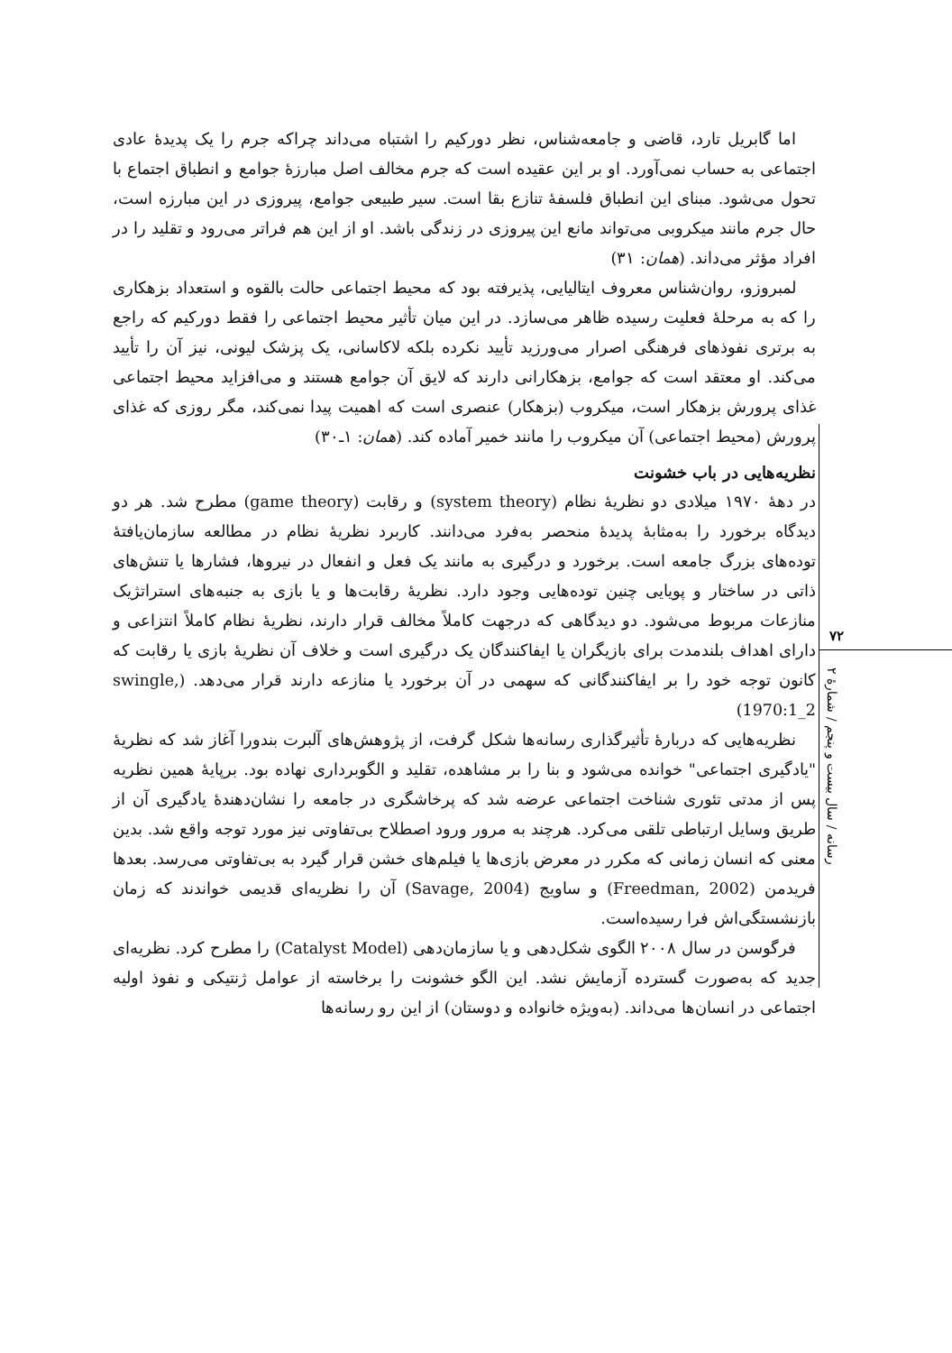اما گابریل تارد، قاضی و جامعه‌شناس، نظر دورکیم را اشتباه می‌داند چراکه جرم را یک پدیدهٔ عادی اجتماعی به حساب نمی‌آورد. او بر این عقیده است که جرم مخالف اصل مبارزهٔ جوامع و انطباق اجتماع با تحول می‌شود. مبنای این انطباق فلسفهٔ تنازع بقا است. سیر طبیعی جوامع، پیروزی در این مبارزه است، حال جرم مانند میکروبی می‌تواند مانع این پیروزی در زندگی باشد. او از این هم فراتر می‌رود و تقلید را در افراد مؤثر می‌داند. (همان: ۳۱)
لمبروزو، روان‌شناس معروف ایتالیایی، پذیرفته بود که محیط اجتماعی حالت بالقوه و استعداد بزهکاری را که به مرحلهٔ فعلیت رسیده ظاهر می‌سازد. در این میان تأثیر محیط اجتماعی را فقط دورکیم که راجع به برتری نفوذهای فرهنگی اصرار می‌ورزید تأیید نکرده بلکه لاکاسانی، یک پزشک لیونی، نیز آن را تأیید می‌کند. او معتقد است که جوامع، بزهکارانی دارند که لایق آن جوامع هستند و می‌افزاید محیط اجتماعی غذای پرورش بزهکار است، میکروب (بزهکار) عنصری است که اهمیت پیدا نمی‌کند، مگر روزی که غذای پرورش (محیط اجتماعی) آن میکروب را مانند خمیر آماده کند. (همان: ۱ـ۳۰)
نظریه‌هایی در باب خشونت
در دهۀ ۱۹۷۰ میلادی دو نظریۀ نظام (system theory) و رقابت (game theory) مطرح شد. هر دو دیدگاه برخورد را به‌مثابۀ پدیدۀ منحصر به‌فرد می‌دانند. کاربرد نظریۀ نظام در مطالعه سازمان‌یافتۀ توده‌های بزرگ جامعه است. برخورد و درگیری به مانند یک فعل و انفعال در نیروها، فشارها یا تنش‌های ذاتی در ساختار و پویایی چنین توده‌هایی وجود دارد. نظریۀ رقابت‌ها و یا بازی به جنبه‌های استراتژیک منازعات مربوط می‌شود. دو دیدگاهی که درجهت کاملاً مخالف قرار دارند، نظریۀ نظام کاملاً انتزاعی و دارای اهداف بلندمدت برای بازیگران یا ایفاکنندگان یک درگیری است و خلاف آن نظریۀ بازی یا رقابت که کانون توجه خود را بر ایفاکنندگانی که سهمی در آن برخورد یا منازعه دارند قرار می‌دهد. (swingle, 1970:1_2)
نظریه‌هایی که دربارۀ تأثیرگذاری رسانه‌ها شکل گرفت، از پژوهش‌های آلبرت بندورا آغاز شد که نظریۀ "یادگیری اجتماعی" خوانده می‌شود و بنا را بر مشاهده، تقلید و الگوبرداری نهاده بود. برپایۀ همین نظریه پس از مدتی تئوری شناخت اجتماعی عرضه شد که پرخاشگری در جامعه را نشان‌دهندۀ یادگیری آن از طریق وسایل ارتباطی تلقی می‌کرد. هرچند به مرور ورود اصطلاح بی‌تفاوتی نیز مورد توجه واقع شد. بدین معنی که انسان زمانی که مکرر در معرض بازی‌ها یا فیلم‌های خشن قرار گیرد به بی‌تفاوتی می‌رسد. بعدها فریدمن (Freedman, 2002) و ساویج (Savage, 2004) آن را نظریه‌ای قدیمی خواندند که زمان بازنشستگی‌اش فرا رسیده‌است.
فرگوسن در سال ۲۰۰۸ الگوی شکل‌دهی و یا سازمان‌دهی (Catalyst Model) را مطرح کرد. نظریه‌ای جدید که به‌صورت گسترده آزمایش نشد. این الگو خشونت را برخاسته از عوامل ژنتیکی و نفوذ اولیه اجتماعی در انسان‌ها می‌داند. (به‌ویژه خانواده و دوستان) از این رو رسانه‌ها
۷۲
رسانه / سال بیست و پنجم / شمارۀ ۲